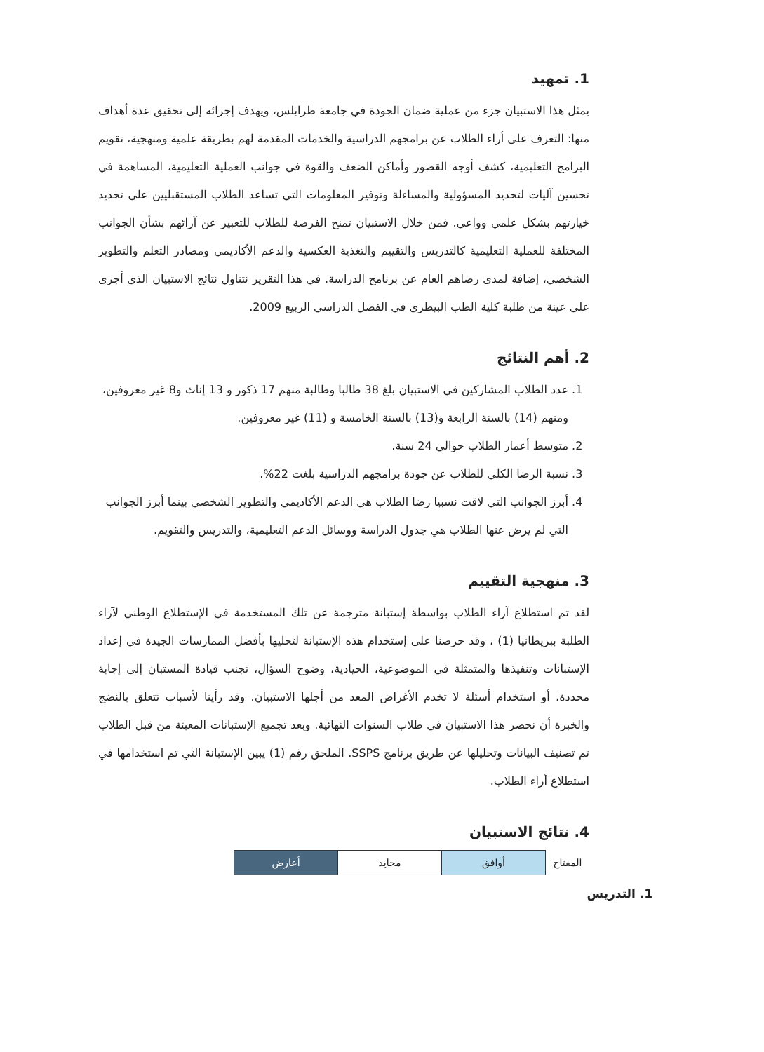1. تمهيد
يمثل هذا الاستبيان جزء من عملية ضمان الجودة في جامعة طرابلس، ويهدف إجرائه إلى تحقيق عدة أهداف منها: التعرف على أراء الطلاب عن برامجهم الدراسية والخدمات المقدمة لهم بطريقة علمية ومنهجية، تقويم البرامج التعليمية، كشف أوجه القصور وأماكن الضعف والقوة في جوانب العملية التعليمية، المساهمة في تحسين آليات لتحديد المسؤولية والمساءلة وتوفير المعلومات التي تساعد الطلاب المستقبليين على تحديد خيارتهم بشكل علمي وواعي. فمن خلال الاستبيان تمنح الفرصة للطلاب للتعبير عن آرائهم بشأن الجوانب المختلفة للعملية التعليمية كالتدريس والتقييم والتغذية العكسية والدعم الأكاديمي ومصادر التعلم والتطوير الشخصي، إضافة لمدى رضاهم العام عن برنامج الدراسة. في هذا التقرير نتناول نتائج الاستبيان الذي أجرى على عينة من طلبة كلية الطب البيطري في الفصل الدراسي الربيع 2009.
2. أهم النتائج
1. عدد الطلاب المشاركين في الاستبيان بلغ 38 طالبا وطالبة منهم 17 ذكور و 13 إناث و8 غير معروفين، ومنهم (14) بالسنة الرابعة و(13) بالسنة الخامسة و (11) غير معروفين.
2. متوسط أعمار الطلاب حوالي 24 سنة.
3. نسبة الرضا الكلي للطلاب عن جودة برامجهم الدراسية بلغت 22%.
4. أبرز الجوانب التي لاقت نسبيا رضا الطلاب هي الدعم الأكاديمي والتطوير الشخصي بينما أبرز الجوانب التي لم يرض عنها الطلاب هي جدول الدراسة ووسائل الدعم التعليمية، والتدريس والتقويم.
3. منهجية التقييم
لقد تم استطلاع آراء الطلاب بواسطة إستبانة مترجمة عن تلك المستخدمة في الإستطلاع الوطني لآراء الطلبة ببريطانيا (1) ، وقد حرصنا على إستخدام هذه الإستبانة لتحليها بأفضل الممارسات الجيدة في إعداد الإستبانات وتنفيذها والمتمثلة في الموضوعية، الحيادية، وضوح السؤال، تجنب قيادة المستبان إلى إجابة محددة، أو استخدام أسئلة لا تخدم الأغراض المعد من أجلها الاستبيان. وقد رأينا لأسباب تتعلق بالنضج والخبرة أن نحصر هذا الاستبيان في طلاب السنوات النهائية. وبعد تجميع الإستبانات المعبئة من قبل الطلاب تم تصنيف البيانات وتحليلها عن طريق برنامج SSPS. الملحق رقم (1) يبين الإستبانة التي تم استخدامها في استطلاع أراء الطلاب.
4. نتائج الاستبيان
| المفتاح | أوافق | محايد | أعارض |
1. التدريس